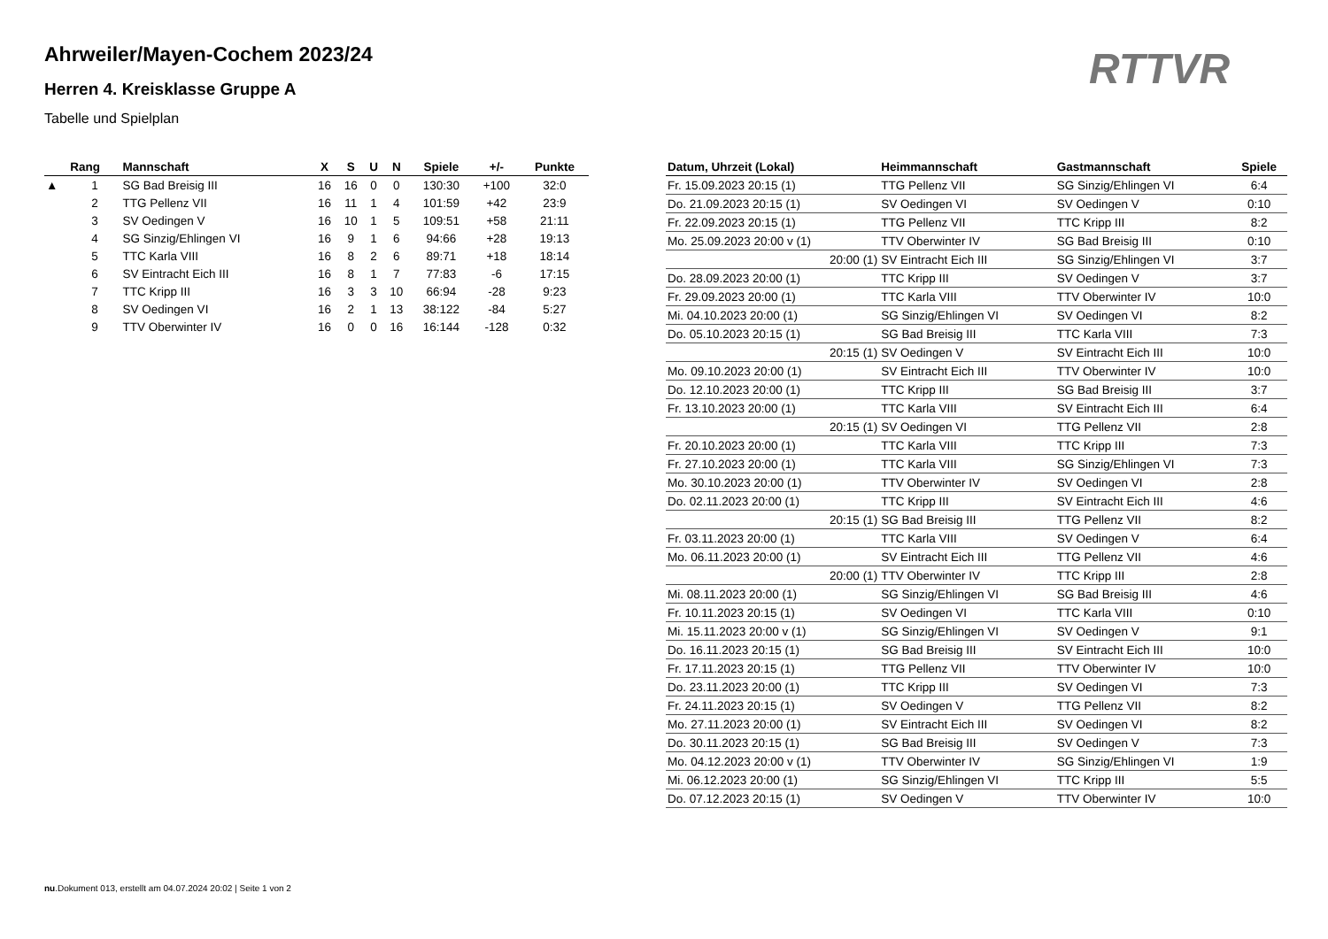Ahrweiler/Mayen-Cochem 2023/24
Herren 4. Kreisklasse Gruppe A
Tabelle und Spielplan
RTTVR
| | Rang | Mannschaft | X | S | U | N | Spiele | +/- | Punkte |
| --- | --- | --- | --- | --- | --- | --- | --- | --- | --- |
| ▲ | 1 | SG Bad Breisig III | 16 | 16 | 0 | 0 | 130:30 | +100 | 32:0 |
| | 2 | TTG Pellenz VII | 16 | 11 | 1 | 4 | 101:59 | +42 | 23:9 |
| | 3 | SV Oedingen V | 16 | 10 | 1 | 5 | 109:51 | +58 | 21:11 |
| | 4 | SG Sinzig/Ehlingen VI | 16 | 9 | 1 | 6 | 94:66 | +28 | 19:13 |
| | 5 | TTC Karla VIII | 16 | 8 | 2 | 6 | 89:71 | +18 | 18:14 |
| | 6 | SV Eintracht Eich III | 16 | 8 | 1 | 7 | 77:83 | -6 | 17:15 |
| | 7 | TTC Kripp III | 16 | 3 | 3 | 10 | 66:94 | -28 | 9:23 |
| | 8 | SV Oedingen VI | 16 | 2 | 1 | 13 | 38:122 | -84 | 5:27 |
| | 9 | TTV Oberwinter IV | 16 | 0 | 0 | 16 | 16:144 | -128 | 0:32 |
| Datum, Uhrzeit (Lokal) | Heimmannschaft | Gastmannschaft | Spiele |
| --- | --- | --- | --- |
| Fr. 15.09.2023 20:15 (1) | TTG Pellenz VII | SG Sinzig/Ehlingen VI | 6:4 |
| Do. 21.09.2023 20:15 (1) | SV Oedingen VI | SV Oedingen V | 0:10 |
| Fr. 22.09.2023 20:15 (1) | TTG Pellenz VII | TTC Kripp III | 8:2 |
| Mo. 25.09.2023 20:00 v (1) | TTV Oberwinter IV | SG Bad Breisig III | 0:10 |
| 20:00 (1) | SV Eintracht Eich III | SG Sinzig/Ehlingen VI | 3:7 |
| Do. 28.09.2023 20:00 (1) | TTC Kripp III | SV Oedingen V | 3:7 |
| Fr. 29.09.2023 20:00 (1) | TTC Karla VIII | TTV Oberwinter IV | 10:0 |
| Mi. 04.10.2023 20:00 (1) | SG Sinzig/Ehlingen VI | SV Oedingen VI | 8:2 |
| Do. 05.10.2023 20:15 (1) | SG Bad Breisig III | TTC Karla VIII | 7:3 |
| 20:15 (1) | SV Oedingen V | SV Eintracht Eich III | 10:0 |
| Mo. 09.10.2023 20:00 (1) | SV Eintracht Eich III | TTV Oberwinter IV | 10:0 |
| Do. 12.10.2023 20:00 (1) | TTC Kripp III | SG Bad Breisig III | 3:7 |
| Fr. 13.10.2023 20:00 (1) | TTC Karla VIII | SV Eintracht Eich III | 6:4 |
| 20:15 (1) | SV Oedingen VI | TTG Pellenz VII | 2:8 |
| Fr. 20.10.2023 20:00 (1) | TTC Karla VIII | TTC Kripp III | 7:3 |
| Fr. 27.10.2023 20:00 (1) | TTC Karla VIII | SG Sinzig/Ehlingen VI | 7:3 |
| Mo. 30.10.2023 20:00 (1) | TTV Oberwinter IV | SV Oedingen VI | 2:8 |
| Do. 02.11.2023 20:00 (1) | TTC Kripp III | SV Eintracht Eich III | 4:6 |
| 20:15 (1) | SG Bad Breisig III | TTG Pellenz VII | 8:2 |
| Fr. 03.11.2023 20:00 (1) | TTC Karla VIII | SV Oedingen V | 6:4 |
| Mo. 06.11.2023 20:00 (1) | SV Eintracht Eich III | TTG Pellenz VII | 4:6 |
| 20:00 (1) | TTV Oberwinter IV | TTC Kripp III | 2:8 |
| Mi. 08.11.2023 20:00 (1) | SG Sinzig/Ehlingen VI | SG Bad Breisig III | 4:6 |
| Fr. 10.11.2023 20:15 (1) | SV Oedingen VI | TTC Karla VIII | 0:10 |
| Mi. 15.11.2023 20:00 v (1) | SG Sinzig/Ehlingen VI | SV Oedingen V | 9:1 |
| Do. 16.11.2023 20:15 (1) | SG Bad Breisig III | SV Eintracht Eich III | 10:0 |
| Fr. 17.11.2023 20:15 (1) | TTG Pellenz VII | TTV Oberwinter IV | 10:0 |
| Do. 23.11.2023 20:00 (1) | TTC Kripp III | SV Oedingen VI | 7:3 |
| Fr. 24.11.2023 20:15 (1) | SV Oedingen V | TTG Pellenz VII | 8:2 |
| Mo. 27.11.2023 20:00 (1) | SV Eintracht Eich III | SV Oedingen VI | 8:2 |
| Do. 30.11.2023 20:15 (1) | SG Bad Breisig III | SV Oedingen V | 7:3 |
| Mo. 04.12.2023 20:00 v (1) | TTV Oberwinter IV | SG Sinzig/Ehlingen VI | 1:9 |
| Mi. 06.12.2023 20:00 (1) | SG Sinzig/Ehlingen VI | TTC Kripp III | 5:5 |
| Do. 07.12.2023 20:15 (1) | SV Oedingen V | TTV Oberwinter IV | 10:0 |
nu.Dokument 013, erstellt am 04.07.2024 20:02 | Seite 1 von 2